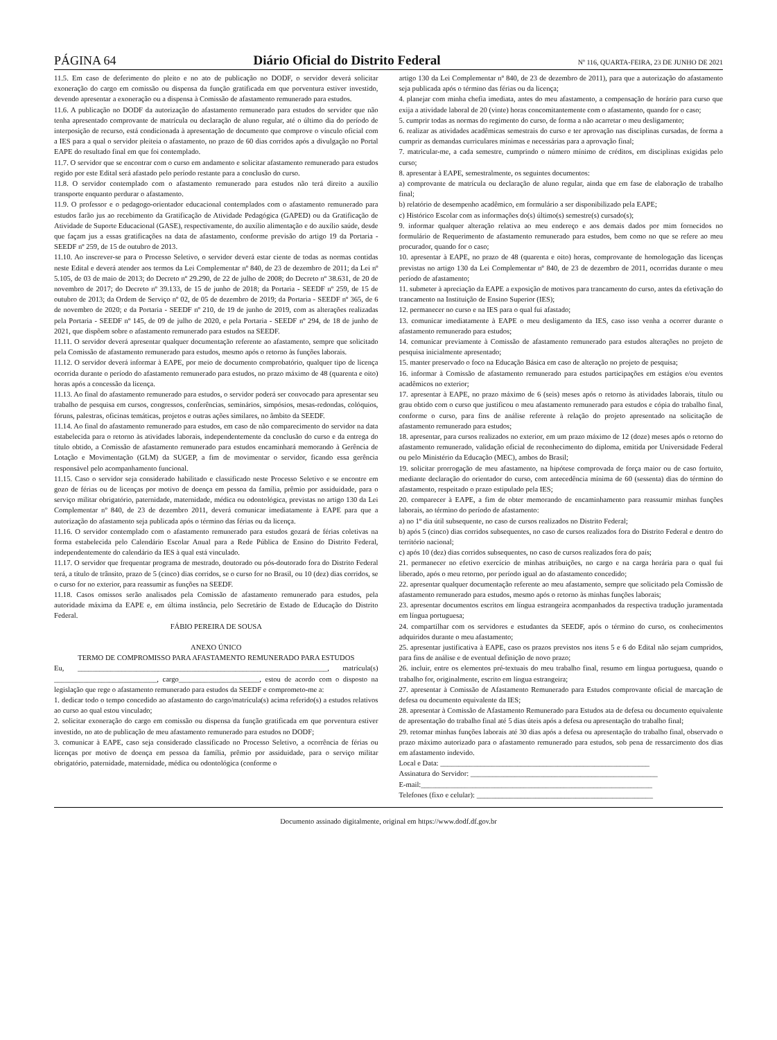PÁGINA 64 Diário Oficial do Distrito Federal Nº 116, QUARTA-FEIRA, 23 DE JUNHO DE 2021
11.5. Em caso de deferimento do pleito e no ato de publicação no DODF, o servidor deverá solicitar exoneração do cargo em comissão ou dispensa da função gratificada em que porventura estiver investido, devendo apresentar a exoneração ou a dispensa à Comissão de afastamento remunerado para estudos.
11.6. A publicação no DODF da autorização do afastamento remunerado para estudos do servidor que não tenha apresentado comprovante de matrícula ou declaração de aluno regular, até o último dia do período de interposição de recurso, está condicionada à apresentação de documento que comprove o vínculo oficial com a IES para a qual o servidor pleiteia o afastamento, no prazo de 60 dias corridos após a divulgação no Portal EAPE do resultado final em que foi contemplado.
11.7. O servidor que se encontrar com o curso em andamento e solicitar afastamento remunerado para estudos regido por este Edital será afastado pelo período restante para a conclusão do curso.
11.8. O servidor contemplado com o afastamento remunerado para estudos não terá direito a auxílio transporte enquanto perdurar o afastamento.
11.9. O professor e o pedagogo-orientador educacional contemplados com o afastamento remunerado para estudos farão jus ao recebimento da Gratificação de Atividade Pedagógica (GAPED) ou da Gratificação de Atividade de Suporte Educacional (GASE), respectivamente, do auxílio alimentação e do auxílio saúde, desde que façam jus a essas gratificações na data de afastamento, conforme previsão do artigo 19 da Portaria - SEEDF nº 259, de 15 de outubro de 2013.
11.10. Ao inscrever-se para o Processo Seletivo, o servidor deverá estar ciente de todas as normas contidas neste Edital e deverá atender aos termos da Lei Complementar nº 840, de 23 de dezembro de 2011; da Lei nº 5.105, de 03 de maio de 2013; do Decreto nº 29.290, de 22 de julho de 2008; do Decreto nº 38.631, de 20 de novembro de 2017; do Decreto nº 39.133, de 15 de junho de 2018; da Portaria - SEEDF nº 259, de 15 de outubro de 2013; da Ordem de Serviço nº 02, de 05 de dezembro de 2019; da Portaria - SEEDF nº 365, de 6 de novembro de 2020; e da Portaria - SEEDF nº 210, de 19 de junho de 2019, com as alterações realizadas pela Portaria - SEEDF nº 145, de 09 de julho de 2020, e pela Portaria - SEEDF nº 294, de 18 de junho de 2021, que dispõem sobre o afastamento remunerado para estudos na SEEDF.
11.11. O servidor deverá apresentar qualquer documentação referente ao afastamento, sempre que solicitado pela Comissão de afastamento remunerado para estudos, mesmo após o retorno às funções laborais.
11.12. O servidor deverá informar à EAPE, por meio de documento comprobatório, qualquer tipo de licença ocorrida durante o período do afastamento remunerado para estudos, no prazo máximo de 48 (quarenta e oito) horas após a concessão da licença.
11.13. Ao final do afastamento remunerado para estudos, o servidor poderá ser convocado para apresentar seu trabalho de pesquisa em cursos, congressos, conferências, seminários, simpósios, mesas-redondas, colóquios, fóruns, palestras, oficinas temáticas, projetos e outras ações similares, no âmbito da SEEDF.
11.14. Ao final do afastamento remunerado para estudos, em caso de não comparecimento do servidor na data estabelecida para o retorno às atividades laborais, independentemente da conclusão do curso e da entrega do título obtido, a Comissão de afastamento remunerado para estudos encaminhará memorando à Gerência de Lotação e Movimentação (GLM) da SUGEP, a fim de movimentar o servidor, ficando essa gerência responsável pelo acompanhamento funcional.
11.15. Caso o servidor seja considerado habilitado e classificado neste Processo Seletivo e se encontre em gozo de férias ou de licenças por motivo de doença em pessoa da família, prêmio por assiduidade, para o serviço militar obrigatório, paternidade, maternidade, médica ou odontológica, previstas no artigo 130 da Lei Complementar nº 840, de 23 de dezembro 2011, deverá comunicar imediatamente à EAPE para que a autorização do afastamento seja publicada após o término das férias ou da licença.
11.16. O servidor contemplado com o afastamento remunerado para estudos gozará de férias coletivas na forma estabelecida pelo Calendário Escolar Anual para a Rede Pública de Ensino do Distrito Federal, independentemente do calendário da IES à qual está vinculado.
11.17. O servidor que frequentar programa de mestrado, doutorado ou pós-doutorado fora do Distrito Federal terá, a título de trânsito, prazo de 5 (cinco) dias corridos, se o curso for no Brasil, ou 10 (dez) dias corridos, se o curso for no exterior, para reassumir as funções na SEEDF.
11.18. Casos omissos serão analisados pela Comissão de afastamento remunerado para estudos, pela autoridade máxima da EAPE e, em última instância, pelo Secretário de Estado de Educação do Distrito Federal.
FÁBIO PEREIRA DE SOUSA
ANEXO ÚNICO
TERMO DE COMPROMISSO PARA AFASTAMENTO REMUNERADO PARA ESTUDOS
Eu, ____________________________________________________________________, matrícula(s) ____________________________, cargo______________________, estou de acordo com o disposto na legislação que rege o afastamento remunerado para estudos da SEEDF e comprometo-me a:
1. dedicar todo o tempo concedido ao afastamento do cargo/matrícula(s) acima referido(s) a estudos relativos ao curso ao qual estou vinculado;
2. solicitar exoneração do cargo em comissão ou dispensa da função gratificada em que porventura estiver investido, no ato de publicação de meu afastamento remunerado para estudos no DODF;
3. comunicar à EAPE, caso seja considerado classificado no Processo Seletivo, a ocorrência de férias ou licenças por motivo de doença em pessoa da família, prêmio por assiduidade, para o serviço militar obrigatório, paternidade, maternidade, médica ou odontológica (conforme o
artigo 130 da Lei Complementar nº 840, de 23 de dezembro de 2011), para que a autorização do afastamento seja publicada após o término das férias ou da licença;
4. planejar com minha chefia imediata, antes do meu afastamento, a compensação de horário para curso que exija a atividade laboral de 20 (vinte) horas concomitantemente com o afastamento, quando for o caso;
5. cumprir todas as normas do regimento do curso, de forma a não acarretar o meu desligamento;
6. realizar as atividades acadêmicas semestrais do curso e ter aprovação nas disciplinas cursadas, de forma a cumprir as demandas curriculares mínimas e necessárias para a aprovação final;
7. matricular-me, a cada semestre, cumprindo o número mínimo de créditos, em disciplinas exigidas pelo curso;
8. apresentar à EAPE, semestralmente, os seguintes documentos:
a) comprovante de matrícula ou declaração de aluno regular, ainda que em fase de elaboração de trabalho final;
b) relatório de desempenho acadêmico, em formulário a ser disponibilizado pela EAPE;
c) Histórico Escolar com as informações do(s) último(s) semestre(s) cursado(s);
9. informar qualquer alteração relativa ao meu endereço e aos demais dados por mim fornecidos no formulário de Requerimento de afastamento remunerado para estudos, bem como no que se refere ao meu procurador, quando for o caso;
10. apresentar à EAPE, no prazo de 48 (quarenta e oito) horas, comprovante de homologação das licenças previstas no artigo 130 da Lei Complementar nº 840, de 23 de dezembro de 2011, ocorridas durante o meu período de afastamento;
11. submeter à apreciação da EAPE a exposição de motivos para trancamento do curso, antes da efetivação do trancamento na Instituição de Ensino Superior (IES);
12. permanecer no curso e na IES para o qual fui afastado;
13. comunicar imediatamente à EAPE o meu desligamento da IES, caso isso venha a ocorrer durante o afastamento remunerado para estudos;
14. comunicar previamente à Comissão de afastamento remunerado para estudos alterações no projeto de pesquisa inicialmente apresentado;
15. manter preservado o foco na Educação Básica em caso de alteração no projeto de pesquisa;
16. informar à Comissão de afastamento remunerado para estudos participações em estágios e/ou eventos acadêmicos no exterior;
17. apresentar à EAPE, no prazo máximo de 6 (seis) meses após o retorno às atividades laborais, título ou grau obtido com o curso que justificou o meu afastamento remunerado para estudos e cópia do trabalho final, conforme o curso, para fins de análise referente à relação do projeto apresentado na solicitação de afastamento remunerado para estudos;
18. apresentar, para cursos realizados no exterior, em um prazo máximo de 12 (doze) meses após o retorno do afastamento remunerado, validação oficial de reconhecimento do diploma, emitida por Universidade Federal ou pelo Ministério da Educação (MEC), ambos do Brasil;
19. solicitar prorrogação de meu afastamento, na hipótese comprovada de força maior ou de caso fortuito, mediante declaração do orientador do curso, com antecedência mínima de 60 (sessenta) dias do término do afastamento, respeitado o prazo estipulado pela IES;
20. comparecer à EAPE, a fim de obter memorando de encaminhamento para reassumir minhas funções laborais, ao término do período de afastamento:
a) no 1º dia útil subsequente, no caso de cursos realizados no Distrito Federal;
b) após 5 (cinco) dias corridos subsequentes, no caso de cursos realizados fora do Distrito Federal e dentro do território nacional;
c) após 10 (dez) dias corridos subsequentes, no caso de cursos realizados fora do país;
21. permanecer no efetivo exercício de minhas atribuições, no cargo e na carga horária para o qual fui liberado, após o meu retorno, por período igual ao do afastamento concedido;
22. apresentar qualquer documentação referente ao meu afastamento, sempre que solicitado pela Comissão de afastamento remunerado para estudos, mesmo após o retorno às minhas funções laborais;
23. apresentar documentos escritos em língua estrangeira acompanhados da respectiva tradução juramentada em língua portuguesa;
24. compartilhar com os servidores e estudantes da SEEDF, após o término do curso, os conhecimentos adquiridos durante o meu afastamento;
25. apresentar justificativa à EAPE, caso os prazos previstos nos itens 5 e 6 do Edital não sejam cumpridos, para fins de análise e de eventual definição de novo prazo;
26. incluir, entre os elementos pré-textuais do meu trabalho final, resumo em língua portuguesa, quando o trabalho for, originalmente, escrito em língua estrangeira;
27. apresentar à Comissão de Afastamento Remunerado para Estudos comprovante oficial de marcação de defesa ou documento equivalente da IES;
28. apresentar à Comissão de Afastamento Remunerado para Estudos ata de defesa ou documento equivalente de apresentação do trabalho final até 5 dias úteis após a defesa ou apresentação do trabalho final;
29. retomar minhas funções laborais até 30 dias após a defesa ou apresentação do trabalho final, observado o prazo máximo autorizado para o afastamento remunerado para estudos, sob pena de ressarcimento dos dias em afastamento indevido.
Local e Data: _________________________________________________________
Assinatura do Servidor: ___________________________________________________
E-mail:_______________________________________________________________
Telefones (fixo e celular): ________________________________________________
Documento assinado digitalmente, original em https://www.dodf.df.gov.br